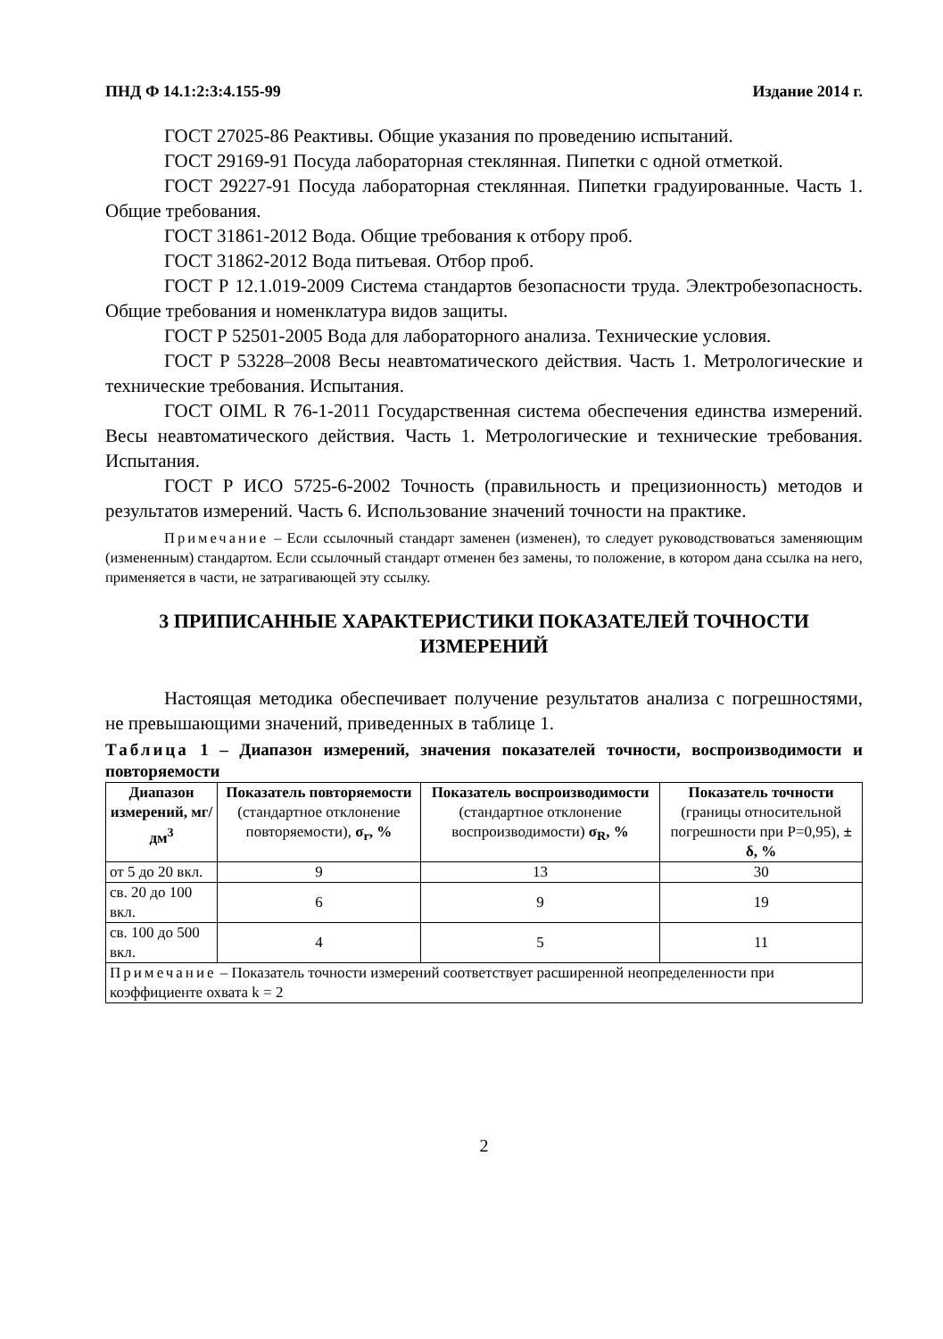ПНД Ф 14.1:2:3:4.155-99 Издание 2014 г.
ГОСТ 27025-86 Реактивы. Общие указания по проведению испытаний.
ГОСТ 29169-91 Посуда лабораторная стеклянная. Пипетки с одной отметкой.
ГОСТ 29227-91 Посуда лабораторная стеклянная. Пипетки градуированные. Часть 1. Общие требования.
ГОСТ 31861-2012 Вода. Общие требования к отбору проб.
ГОСТ 31862-2012 Вода питьевая. Отбор проб.
ГОСТ Р 12.1.019-2009 Система стандартов безопасности труда. Электробезопасность. Общие требования и номенклатура видов защиты.
ГОСТ Р 52501-2005 Вода для лабораторного анализа. Технические условия.
ГОСТ Р 53228–2008 Весы неавтоматического действия. Часть 1. Метрологические и технические требования. Испытания.
ГОСТ OIML R 76-1-2011 Государственная система обеспечения единства измерений. Весы неавтоматического действия. Часть 1. Метрологические и технические требования. Испытания.
ГОСТ Р ИСО 5725-6-2002 Точность (правильность и прецизионность) методов и результатов измерений. Часть 6. Использование значений точности на практике.
Примечание – Если ссылочный стандарт заменен (изменен), то следует руководствоваться заменяющим (измененным) стандартом. Если ссылочный стандарт отменен без замены, то положение, в котором дана ссылка на него, применяется в части, не затрагивающей эту ссылку.
3 ПРИПИСАННЫЕ ХАРАКТЕРИСТИКИ ПОКАЗАТЕЛЕЙ ТОЧНОСТИ ИЗМЕРЕНИЙ
Настоящая методика обеспечивает получение результатов анализа с погрешностями, не превышающими значений, приведенных в таблице 1.
Таблица 1 – Диапазон измерений, значения показателей точности, воспроизводимости и повторяемости
| Диапазон измерений, мг/дм<sup>3</sup> | Показатель повторяемости (стандартное отклонение повторяемости), σ<sub>r</sub>, % | Показатель воспроизводимости (стандартное отклонение воспроизводимости) σ<sub>R</sub>, % | Показатель точности (границы относительной погрешности при P=0,95), ± δ, % |
| --- | --- | --- | --- |
| от 5 до 20 вкл. | 9 | 13 | 30 |
| св. 20 до 100 вкл. | 6 | 9 | 19 |
| св. 100 до 500 вкл. | 4 | 5 | 11 |
| Примечание – Показатель точности измерений соответствует расширенной неопределенности при коэффициенте охвата k = 2 | | | |
2